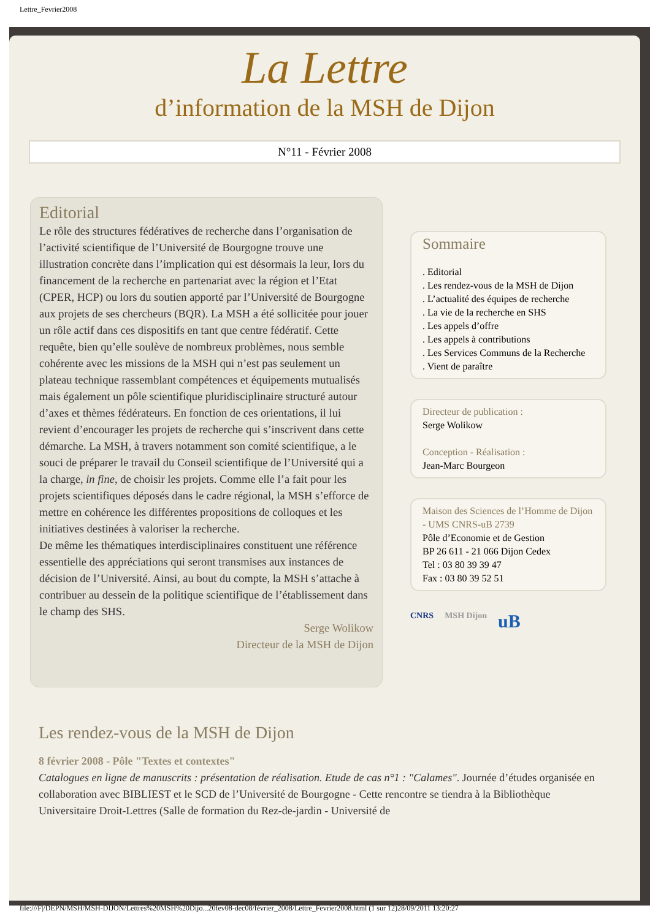Lettre_Fevrier2008
La Lettre
d’information de la MSH de Dijon
N°11 - Février 2008
Editorial
Le rôle des structures fédératives de recherche dans l’organisation de l’activité scientifique de l’Université de Bourgogne trouve une illustration concrète dans l’implication qui est désormais la leur, lors du financement de la recherche en partenariat avec la région et l’Etat (CPER, HCP) ou lors du soutien apporté par l’Université de Bourgogne aux projets de ses chercheurs (BQR). La MSH a été sollicitée pour jouer un rôle actif dans ces dispositifs en tant que centre fédératif. Cette requête, bien qu’elle soulève de nombreux problèmes, nous semble cohérente avec les missions de la MSH qui n’est pas seulement un plateau technique rassemblant compétences et équipements mutualisés mais également un pôle scientifique pluridisciplinaire structuré autour d’axes et thèmes fédérateurs. En fonction de ces orientations, il lui revient d’encourager les projets de recherche qui s’inscrivent dans cette démarche. La MSH, à travers notamment son comité scientifique, a le souci de préparer le travail du Conseil scientifique de l’Université qui a la charge, in fine, de choisir les projets. Comme elle l’a fait pour les projets scientifiques déposés dans le cadre régional, la MSH s’efforce de mettre en cohérence les différentes propositions de colloques et les initiatives destinées à valoriser la recherche.
De même les thématiques interdisciplinaires constituent une référence essentielle des appréciations qui seront transmises aux instances de décision de l’Université. Ainsi, au bout du compte, la MSH s’attache à contribuer au dessein de la politique scientifique de l’établissement dans le champ des SHS.
Serge Wolikow
Directeur de la MSH de Dijon
Sommaire
. Editorial
. Les rendez-vous de la MSH de Dijon
. L’actualité des équipes de recherche
. La vie de la recherche en SHS
. Les appels d’offre
. Les appels à contributions
. Les Services Communs de la Recherche
. Vient de paraître
Directeur de publication :
Serge Wolikow
Conception - Réalisation :
Jean-Marc Bourgeon
Maison des Sciences de l’Homme de Dijon - UMS CNRS-uB 2739
Pôle d’Economie et de Gestion
BP 26 611 - 21 066 Dijon Cedex
Tel : 03 80 39 39 47
Fax : 03 80 39 52 51
CNRS MSH Dijon uB
Les rendez-vous de la MSH de Dijon
8 février 2008 - Pôle "Textes et contextes"
Catalogues en ligne de manuscrits : présentation de réalisation. Etude de cas n°1 : "Calames". Journée d’études organisée en collaboration avec BIBLIEST et le SCD de l’Université de Bourgogne - Cette rencontre se tiendra à la Bibliothèque Universitaire Droit-Lettres (Salle de formation du Rez-de-jardin - Université de
file:///F|/DEPN/MSH/MSH-DIJON/Lettres%20MSH%20Dijo...20fev08-dec08/février_2008/Lettre_Fevrier2008.html (1 sur 12)28/09/2011 13:20:27